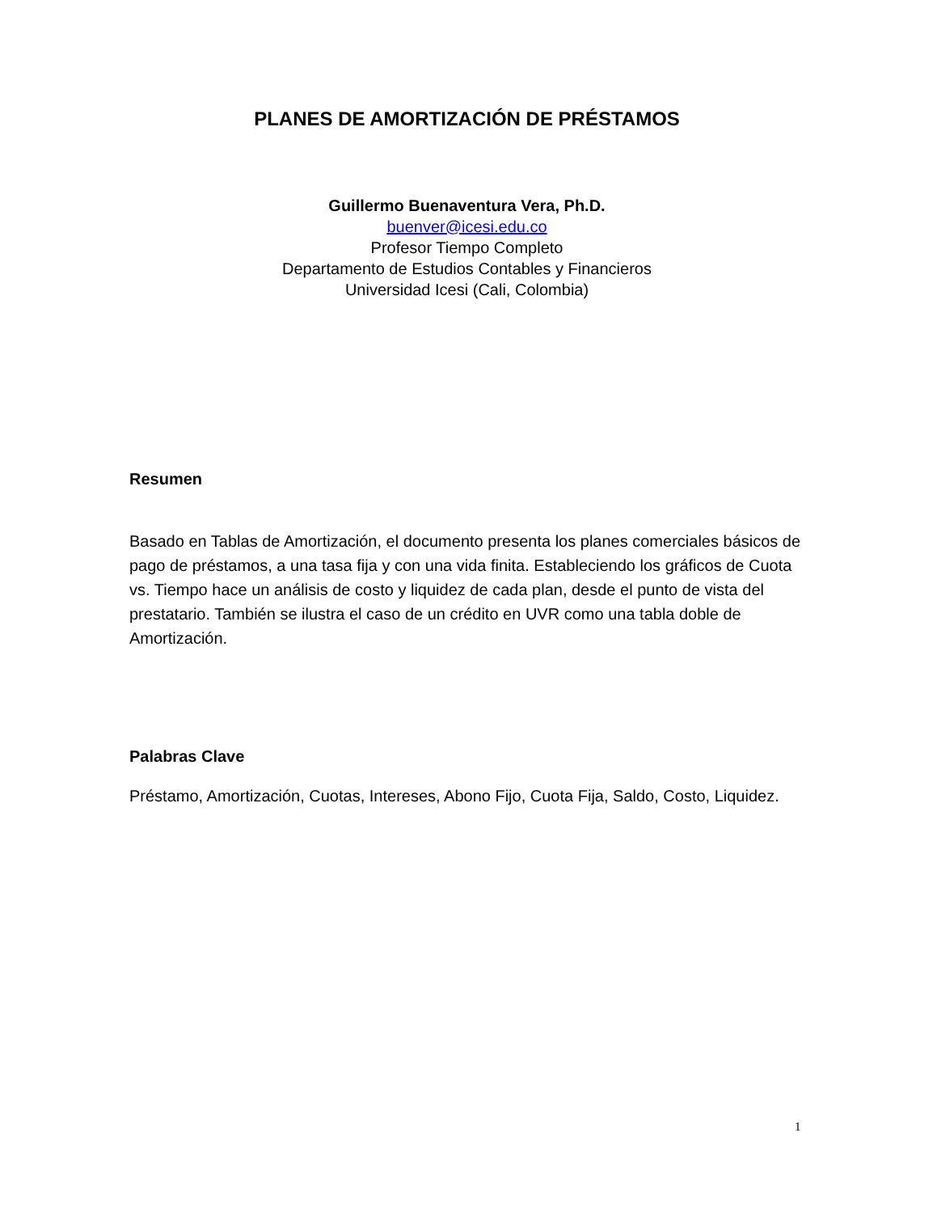PLANES DE AMORTIZACIÓN DE PRÉSTAMOS
Guillermo Buenaventura Vera, Ph.D.
buenver@icesi.edu.co
Profesor Tiempo Completo
Departamento de Estudios Contables y Financieros
Universidad Icesi (Cali, Colombia)
Resumen
Basado en Tablas de Amortización, el documento presenta los planes comerciales básicos de pago de préstamos, a una tasa fija y con una vida finita. Estableciendo los gráficos de Cuota vs. Tiempo hace un análisis de costo y liquidez de cada plan, desde el punto de vista del prestatario. También se ilustra el caso de un crédito en UVR como una tabla doble de Amortización.
Palabras Clave
Préstamo, Amortización, Cuotas, Intereses, Abono Fijo, Cuota Fija, Saldo, Costo, Liquidez.
1